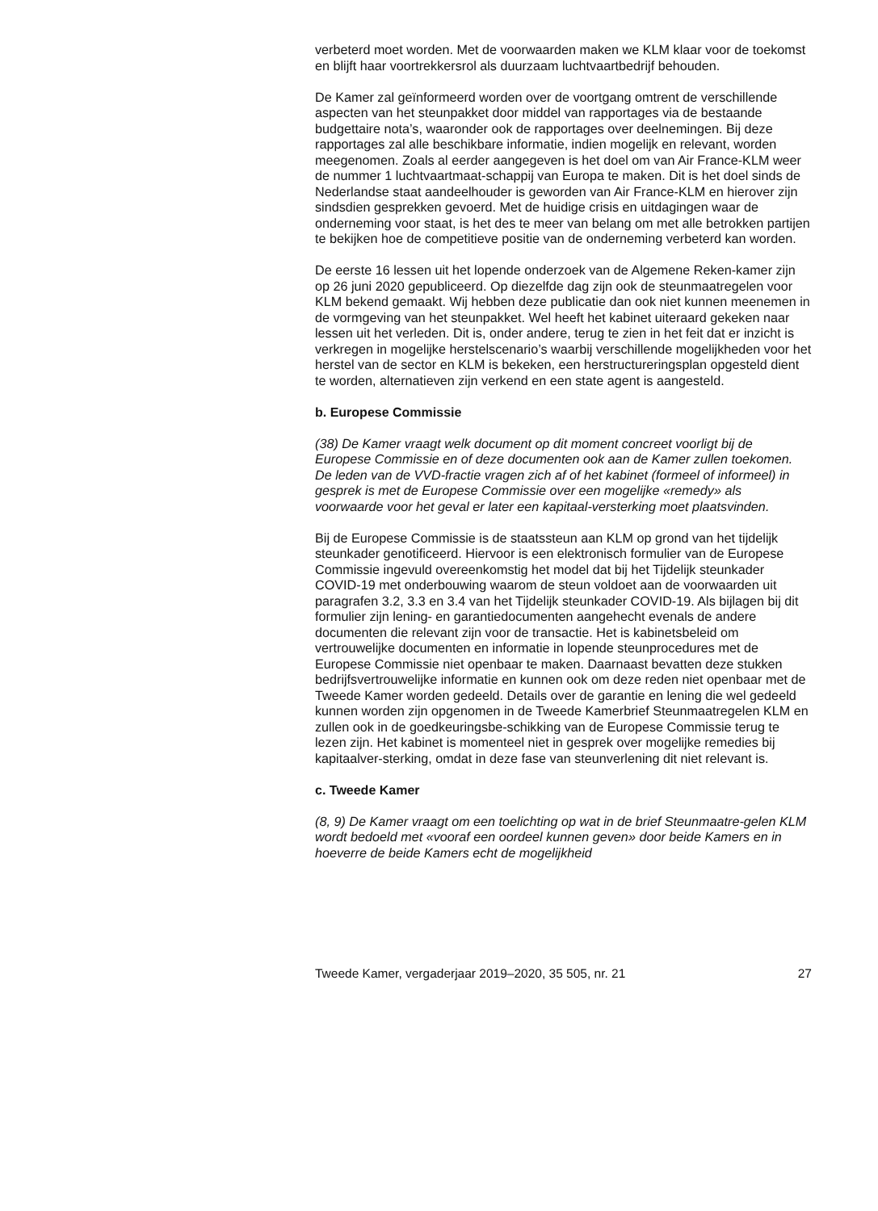verbeterd moet worden. Met de voorwaarden maken we KLM klaar voor de toekomst en blijft haar voortrekkersrol als duurzaam luchtvaartbedrijf behouden.
De Kamer zal geïnformeerd worden over de voortgang omtrent de verschillende aspecten van het steunpakket door middel van rapportages via de bestaande budgettaire nota’s, waaronder ook de rapportages over deelnemingen. Bij deze rapportages zal alle beschikbare informatie, indien mogelijk en relevant, worden meegenomen. Zoals al eerder aangegeven is het doel om van Air France-KLM weer de nummer 1 luchtvaartmaat-schappij van Europa te maken. Dit is het doel sinds de Nederlandse staat aandeelhouder is geworden van Air France-KLM en hierover zijn sindsdien gesprekken gevoerd. Met de huidige crisis en uitdagingen waar de onderneming voor staat, is het des te meer van belang om met alle betrokken partijen te bekijken hoe de competitieve positie van de onderneming verbeterd kan worden.
De eerste 16 lessen uit het lopende onderzoek van de Algemene Reken-kamer zijn op 26 juni 2020 gepubliceerd. Op diezelfde dag zijn ook de steunmaatregelen voor KLM bekend gemaakt. Wij hebben deze publicatie dan ook niet kunnen meenemen in de vormgeving van het steunpakket. Wel heeft het kabinet uiteraard gekeken naar lessen uit het verleden. Dit is, onder andere, terug te zien in het feit dat er inzicht is verkregen in mogelijke herstelscenario’s waarbij verschillende mogelijkheden voor het herstel van de sector en KLM is bekeken, een herstructureringsplan opgesteld dient te worden, alternatieven zijn verkend en een state agent is aangesteld.
b. Europese Commissie
(38) De Kamer vraagt welk document op dit moment concreet voorligt bij de Europese Commissie en of deze documenten ook aan de Kamer zullen toekomen. De leden van de VVD-fractie vragen zich af of het kabinet (formeel of informeel) in gesprek is met de Europese Commissie over een mogelijke «remedy» als voorwaarde voor het geval er later een kapitaal-versterking moet plaatsvinden.
Bij de Europese Commissie is de staatssteun aan KLM op grond van het tijdelijk steunkader genotificeerd. Hiervoor is een elektronisch formulier van de Europese Commissie ingevuld overeenkomstig het model dat bij het Tijdelijk steunkader COVID-19 met onderbouwing waarom de steun voldoet aan de voorwaarden uit paragrafen 3.2, 3.3 en 3.4 van het Tijdelijk steunkader COVID-19. Als bijlagen bij dit formulier zijn lening- en garantiedocumenten aangehecht evenals de andere documenten die relevant zijn voor de transactie. Het is kabinetsbeleid om vertrouwelijke documenten en informatie in lopende steunprocedures met de Europese Commissie niet openbaar te maken. Daarnaast bevatten deze stukken bedrijfsvertrouwelijke informatie en kunnen ook om deze reden niet openbaar met de Tweede Kamer worden gedeeld. Details over de garantie en lening die wel gedeeld kunnen worden zijn opgenomen in de Tweede Kamerbrief Steunmaatregelen KLM en zullen ook in de goedkeuringsbe-schikking van de Europese Commissie terug te lezen zijn. Het kabinet is momenteel niet in gesprek over mogelijke remedies bij kapitaalver-sterking, omdat in deze fase van steunverlening dit niet relevant is.
c. Tweede Kamer
(8, 9) De Kamer vraagt om een toelichting op wat in de brief Steunmaatre-gelen KLM wordt bedoeld met «vooraf een oordeel kunnen geven» door beide Kamers en in hoeverre de beide Kamers echt de mogelijkheid
Tweede Kamer, vergaderjaar 2019–2020, 35 505, nr. 21 27